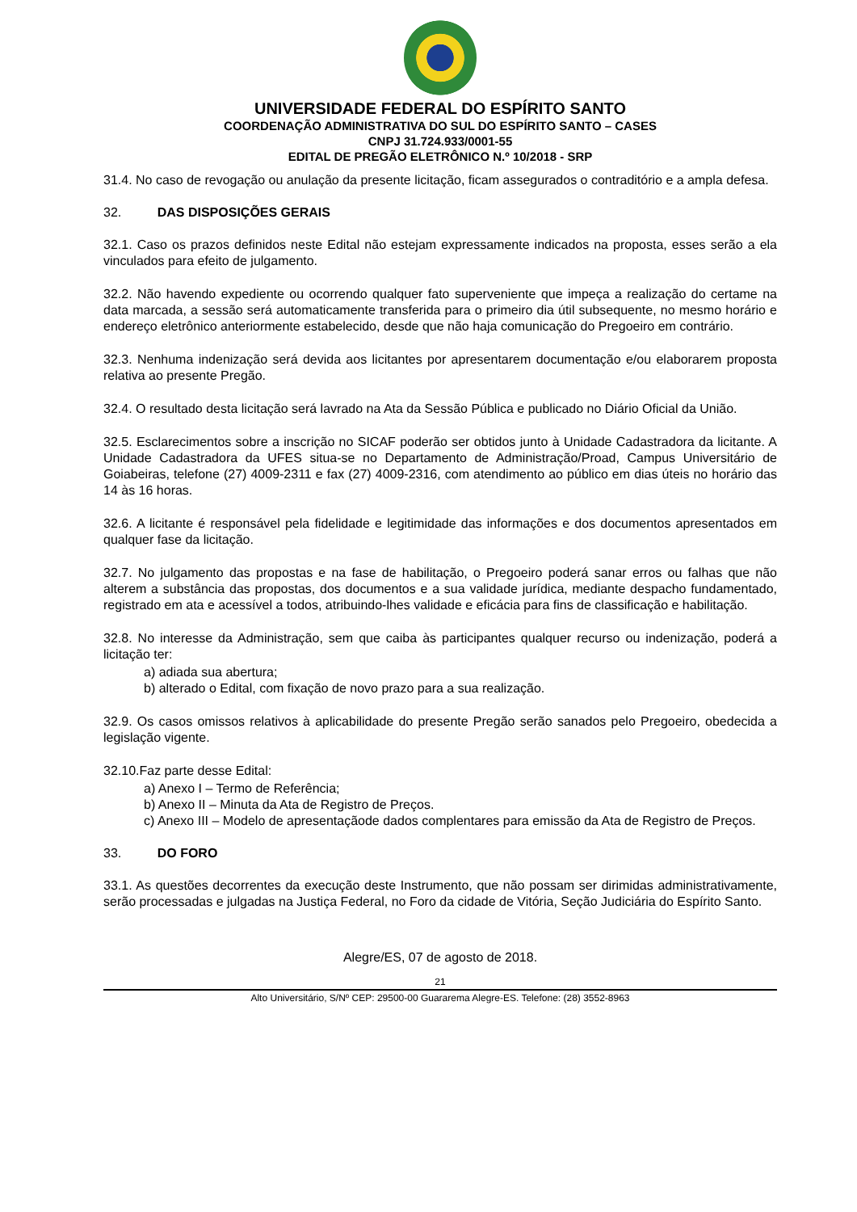UNIVERSIDADE FEDERAL DO ESPÍRITO SANTO
COORDENAÇÃO ADMINISTRATIVA DO SUL DO ESPÍRITO SANTO – CASES
CNPJ 31.724.933/0001-55
EDITAL DE PREGÃO ELETRÔNICO N.º 10/2018 - SRP
31.4. No caso de revogação ou anulação da presente licitação, ficam assegurados o contraditório e a ampla defesa.
32. DAS DISPOSIÇÕES GERAIS
32.1. Caso os prazos definidos neste Edital não estejam expressamente indicados na proposta, esses serão a ela vinculados para efeito de julgamento.
32.2. Não havendo expediente ou ocorrendo qualquer fato superveniente que impeça a realização do certame na data marcada, a sessão será automaticamente transferida para o primeiro dia útil subsequente, no mesmo horário e endereço eletrônico anteriormente estabelecido, desde que não haja comunicação do Pregoeiro em contrário.
32.3. Nenhuma indenização será devida aos licitantes por apresentarem documentação e/ou elaborarem proposta relativa ao presente Pregão.
32.4. O resultado desta licitação será lavrado na Ata da Sessão Pública e publicado no Diário Oficial da União.
32.5. Esclarecimentos sobre a inscrição no SICAF poderão ser obtidos junto à Unidade Cadastradora da licitante. A Unidade Cadastradora da UFES situa-se no Departamento de Administração/Proad, Campus Universitário de Goiabeiras, telefone (27) 4009-2311 e fax (27) 4009-2316, com atendimento ao público em dias úteis no horário das 14 às 16 horas.
32.6. A licitante é responsável pela fidelidade e legitimidade das informações e dos documentos apresentados em qualquer fase da licitação.
32.7. No julgamento das propostas e na fase de habilitação, o Pregoeiro poderá sanar erros ou falhas que não alterem a substância das propostas, dos documentos e a sua validade jurídica, mediante despacho fundamentado, registrado em ata e acessível a todos, atribuindo-lhes validade e eficácia para fins de classificação e habilitação.
32.8. No interesse da Administração, sem que caiba às participantes qualquer recurso ou indenização, poderá a licitação ter:
a) adiada sua abertura;
b) alterado o Edital, com fixação de novo prazo para a sua realização.
32.9. Os casos omissos relativos à aplicabilidade do presente Pregão serão sanados pelo Pregoeiro, obedecida a legislação vigente.
32.10.Faz parte desse Edital:
a) Anexo I – Termo de Referência;
b) Anexo II – Minuta da Ata de Registro de Preços.
c) Anexo III – Modelo de apresentaçãode dados complentares para emissão da Ata de Registro de Preços.
33. DO FORO
33.1. As questões decorrentes da execução deste Instrumento, que não possam ser dirimidas administrativamente, serão processadas e julgadas na Justiça Federal, no Foro da cidade de Vitória, Seção Judiciária do Espírito Santo.
Alegre/ES, 07 de agosto de 2018.
21
Alto Universitário, S/Nº CEP: 29500-00 Guararema Alegre-ES. Telefone: (28) 3552-8963